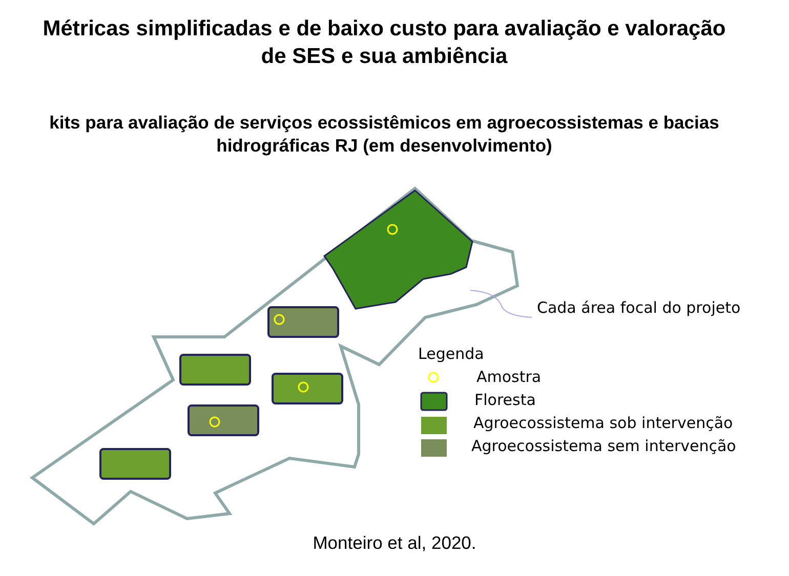Métricas simplificadas e de baixo custo para avaliação e valoração
de SES e sua ambiência
kits para avaliação de serviços ecossistêmicos em agroecossistemas e bacias hidrográficas RJ (em desenvolvimento)
Cada área focal do projeto
Legenda
Amostra
Floresta
Agroecossistema sob intervenção
Agroecossistema sem intervenção
Monteiro et al, 2020.